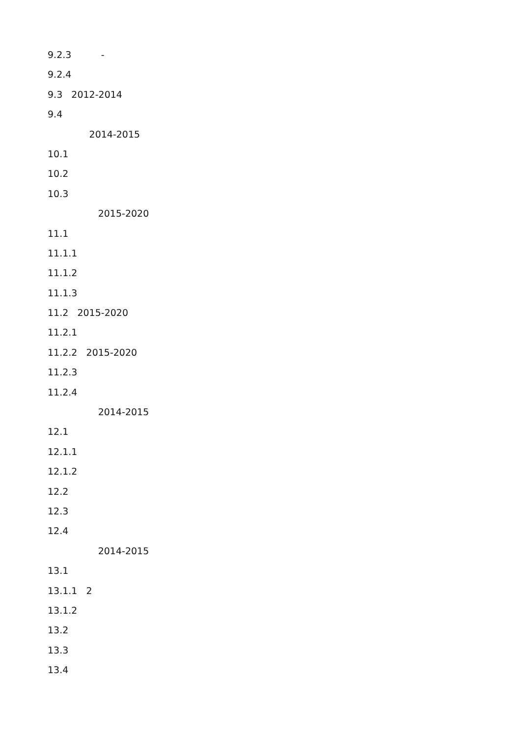9.2.3 -
9.2.4
9.3 2012-2014
9.4
2014-2015
10.1
10.2
10.3
2015-2020
11.1
11.1.1
11.1.2
11.1.3
11.2 2015-2020
11.2.1
11.2.2 2015-2020
11.2.3
11.2.4
2014-2015
12.1
12.1.1
12.1.2
12.2
12.3
12.4
2014-2015
13.1
13.1.1 2
13.1.2
13.2
13.3
13.4